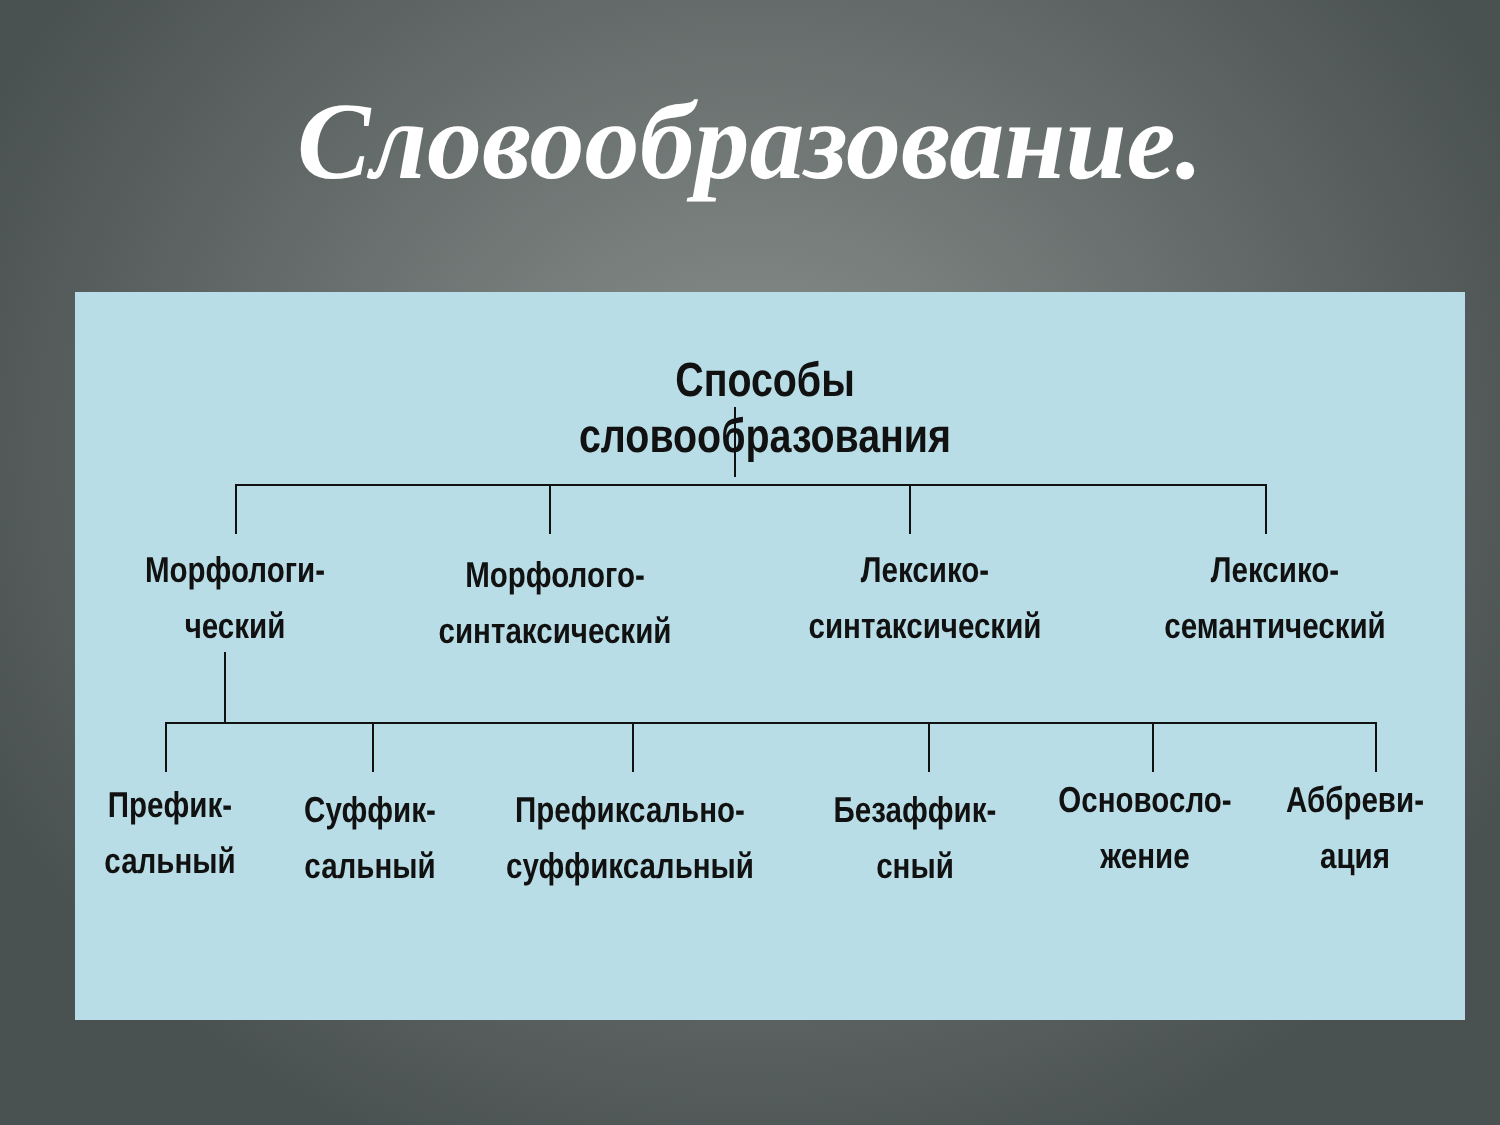Словообразование.
Способы словообразования
Морфологи-
ческий
Морфолого-
синтаксический
Лексико-
синтаксический
Лексико-
семантический
Префик-
сальный
Суффик-
сальный
Префиксально-
суффиксальный
Безаффик-
сный
Основосло-
жение
Аббреви-
ация